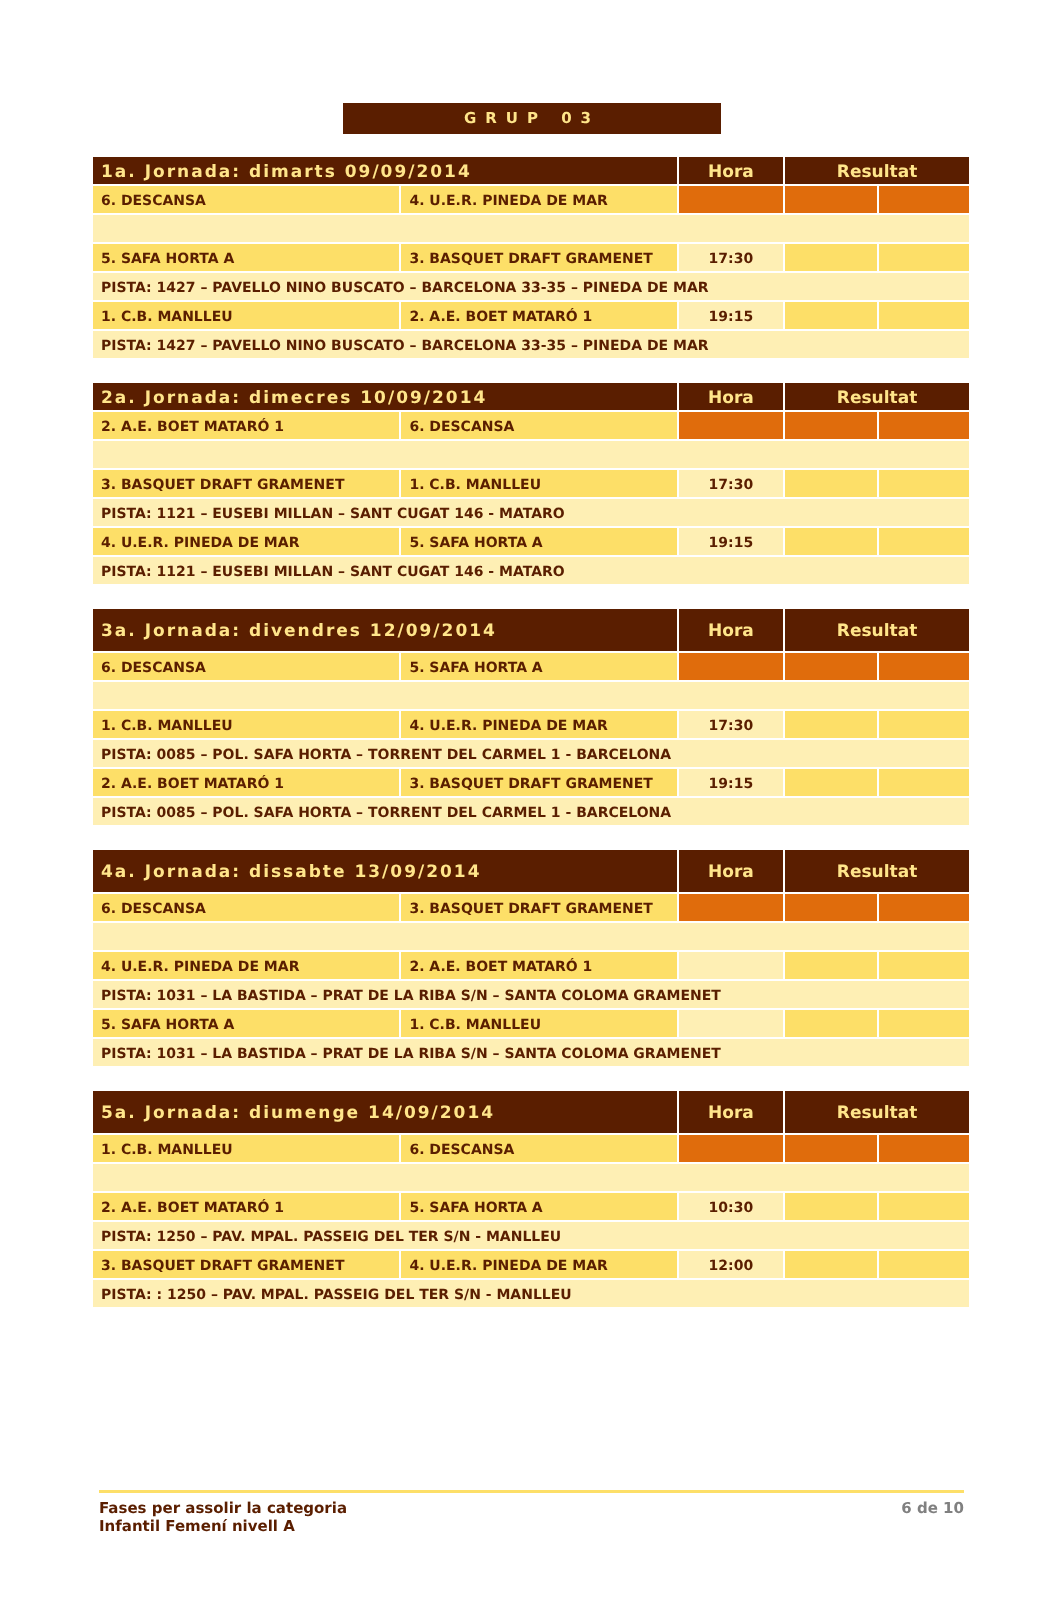GRUP 03
| 1a. Jornada: dimarts 09/09/2014 | | Hora | Resultat | |
| --- | --- | --- | --- | --- |
| 6. DESCANSA | 4. U.E.R. PINEDA DE MAR | | | |
| 5. SAFA HORTA A | 3. BASQUET DRAFT GRAMENET | 17:30 | | |
| PISTA: 1427 – PAVELLO NINO BUSCATO – BARCELONA 33-35 – PINEDA DE MAR | | | | |
| 1. C.B. MANLLEU | 2. A.E. BOET MATARÓ 1 | 19:15 | | |
| PISTA: 1427 – PAVELLO NINO BUSCATO – BARCELONA 33-35 – PINEDA DE MAR | | | | |
| 2a. Jornada: dimecres 10/09/2014 | | Hora | Resultat | |
| --- | --- | --- | --- | --- |
| 2. A.E. BOET MATARÓ 1 | 6. DESCANSA | | | |
| 3. BASQUET DRAFT GRAMENET | 1. C.B. MANLLEU | 17:30 | | |
| PISTA: 1121 – EUSEBI MILLAN – SANT CUGAT 146 - MATARO | | | | |
| 4. U.E.R. PINEDA DE MAR | 5. SAFA HORTA A | 19:15 | | |
| PISTA: 1121 – EUSEBI MILLAN – SANT CUGAT 146 - MATARO | | | | |
| 3a. Jornada: divendres 12/09/2014 | | Hora | Resultat | |
| --- | --- | --- | --- | --- |
| 6. DESCANSA | 5. SAFA HORTA A | | | |
| 1. C.B. MANLLEU | 4. U.E.R. PINEDA DE MAR | 17:30 | | |
| PISTA: 0085 – POL. SAFA HORTA – TORRENT DEL CARMEL 1 - BARCELONA | | | | |
| 2. A.E. BOET MATARÓ 1 | 3. BASQUET DRAFT GRAMENET | 19:15 | | |
| PISTA: 0085 – POL. SAFA HORTA – TORRENT DEL CARMEL 1 - BARCELONA | | | | |
| 4a. Jornada: dissabte 13/09/2014 | | Hora | Resultat | |
| --- | --- | --- | --- | --- |
| 6. DESCANSA | 3. BASQUET DRAFT GRAMENET | | | |
| 4. U.E.R. PINEDA DE MAR | 2. A.E. BOET MATARÓ 1 | | | |
| PISTA: 1031 – LA BASTIDA – PRAT DE LA RIBA S/N – SANTA COLOMA GRAMENET | | | | |
| 5. SAFA HORTA A | 1. C.B. MANLLEU | | | |
| PISTA: 1031 – LA BASTIDA – PRAT DE LA RIBA S/N – SANTA COLOMA GRAMENET | | | | |
| 5a. Jornada: diumenge 14/09/2014 | | Hora | Resultat | |
| --- | --- | --- | --- | --- |
| 1. C.B. MANLLEU | 6. DESCANSA | | | |
| 2. A.E. BOET MATARÓ 1 | 5. SAFA HORTA A | 10:30 | | |
| PISTA: 1250 – PAV. MPAL. PASSEIG DEL TER S/N - MANLLEU | | | | |
| 3. BASQUET DRAFT GRAMENET | 4. U.E.R. PINEDA DE MAR | 12:00 | | |
| PISTA: : 1250 – PAV. MPAL. PASSEIG DEL TER S/N - MANLLEU | | | | |
Fases per assolir la categoria
Infantil Femení nivell A
6 de 10